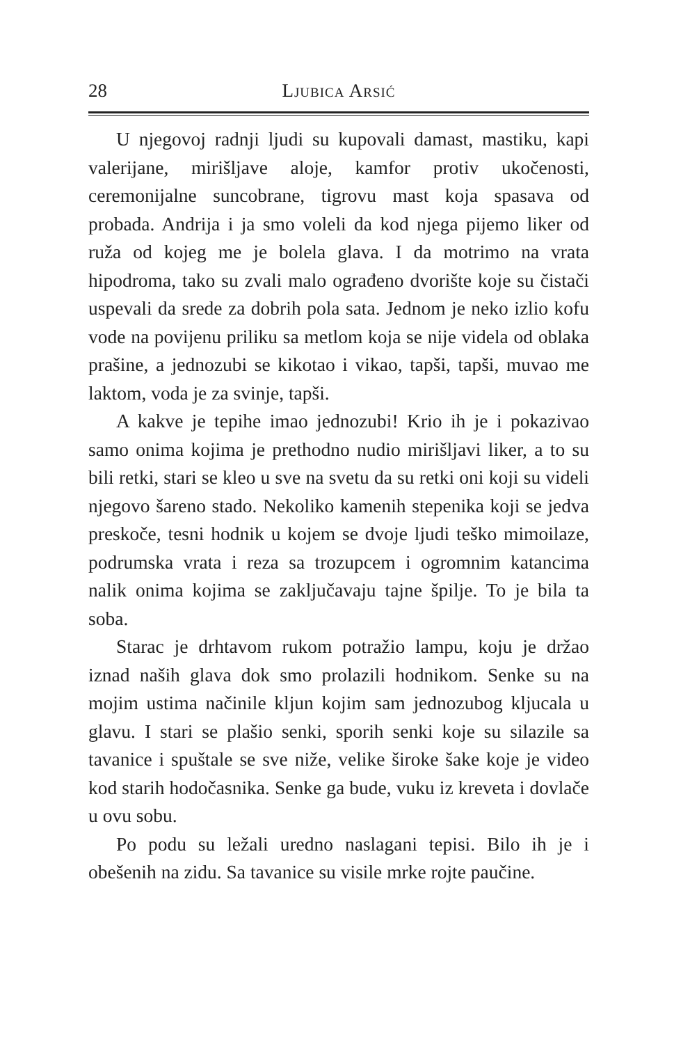28 Ljubica Arsić
U njegovoj radnji ljudi su kupovali damast, mastiku, kapi valerijane, mirišljave aloje, kamfor protiv ukočenosti, ceremonijalne suncobrane, tigrovu mast koja spasava od probada. Andrija i ja smo voleli da kod njega pijemo liker od ruža od kojeg me je bolela glava. I da motrimo na vrata hipodroma, tako su zvali malo ograđeno dvorište koje su čistači uspevali da srede za dobrih pola sata. Jednom je neko izlio kofu vode na povijenu priliku sa metlom koja se nije videla od oblaka prašine, a jednozubi se kikotao i vikao, tapši, tapši, muvao me laktom, voda je za svinje, tapši.
A kakve je tepihe imao jednozubi! Krio ih je i pokazivao samo onima kojima je prethodno nudio mirišljavi liker, a to su bili retki, stari se kleo u sve na svetu da su retki oni koji su videli njegovo šareno stado. Nekoliko kamenih stepenika koji se jedva preskoče, tesni hodnik u kojem se dvoje ljudi teško mimoilaze, podrumska vrata i reza sa trozupcem i ogromnim katancima nalik onima kojima se zaključavaju tajne špilje. To je bila ta soba.
Starac je drhtavom rukom potražio lampu, koju je držao iznad naših glava dok smo prolazili hodnikom. Senke su na mojim ustima načinile kljun kojim sam jednozubog kljucala u glavu. I stari se plašio senki, sporih senki koje su silazile sa tavanice i spuštale se sve niže, velike široke šake koje je video kod starih hodočasnika. Senke ga bude, vuku iz kreveta i dovlače u ovu sobu.
Po podu su ležali uredno naslagani tepisi. Bilo ih je i obešenih na zidu. Sa tavanice su visile mrke rojte paučine.